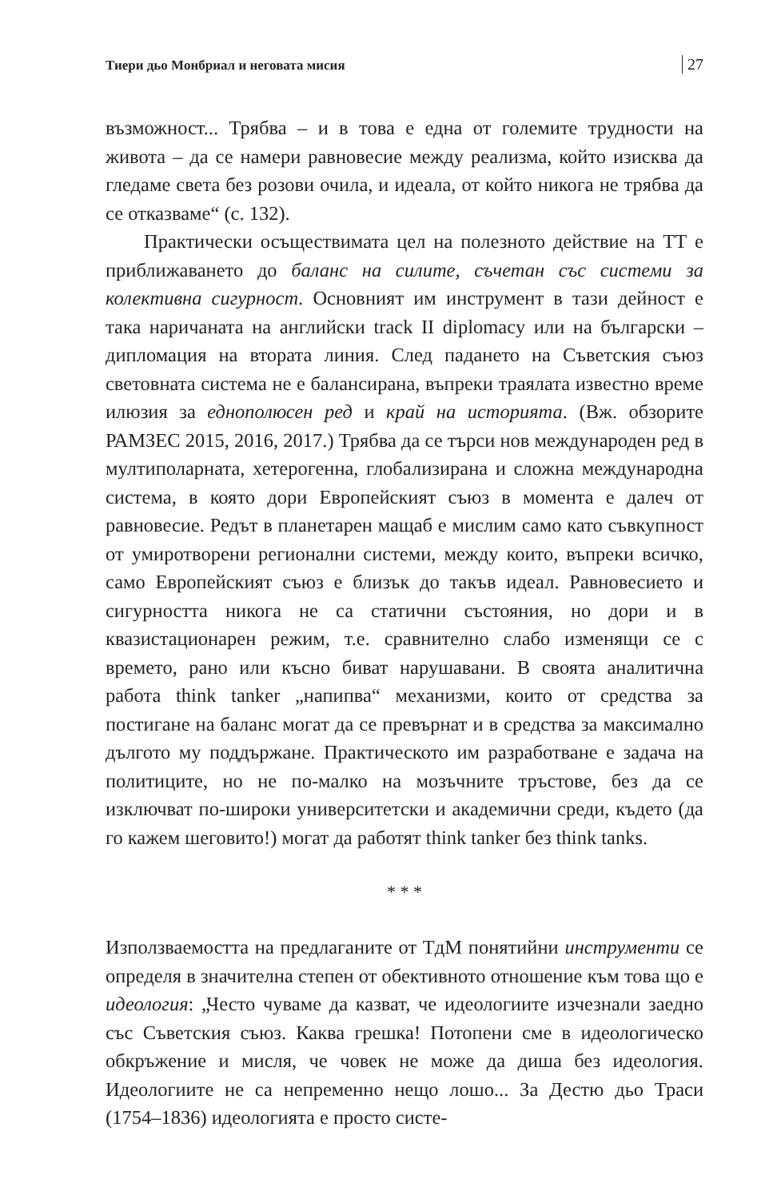Тиери дьо Монбриал и неговата мисия 27
възможност... Трябва – и в това е една от големите трудности на живота – да се намери равновесие между реализма, който изисква да гледаме света без розови очила, и идеала, от който никога не трябва да се отказваме“ (с. 132).
Практически осъществимата цел на полезното действие на ТТ е приближаването до баланс на силите, съчетан със системи за колективна сигурност. Основният им инструмент в тази дейност е така наричаната на английски track II diplomacy или на български – дипломация на втората линия. След падането на Съветския съюз световната система не е балансирана, въпреки траялата известно време илюзия за еднополюсен ред и край на историята. (Вж. обзорите РАМЗЕС 2015, 2016, 2017.) Трябва да се търси нов международен ред в мултиполарната, хетерогенна, глобализирана и сложна международна система, в която дори Европейският съюз в момента е далеч от равновесие. Редът в планетарен мащаб е мислим само като съвкупност от умиротворени регионални системи, между които, въпреки всичко, само Европейският съюз е близък до такъв идеал. Равновесието и сигурността никога не са статични състояния, но дори и в квазистационарен режим, т.е. сравнително слабо изменящи се с времето, рано или късно биват нарушавани. В своята аналитична работа think tanker „напипва“ механизми, които от средства за постигане на баланс могат да се превърнат и в средства за максимално дългото му поддържане. Практическото им разработване е задача на политиците, но не по-малко на мозъчните тръстове, без да се изключват по-широки университетски и академични среди, където (да го кажем шеговито!) могат да работят think tanker без think tanks.
* * *
Използваемостта на предлаганите от ТдМ понятийни инструменти се определя в значителна степен от обективното отношение към това що е идеология: „Често чуваме да казват, че идеологиите изчезнали заедно със Съветския съюз. Каква грешка! Потопени сме в идеологическо обкръжение и мисля, че човек не може да диша без идеология. Идеологиите не са непременно нещо лошо... За Дестю дьо Траси (1754–1836) идеологията е просто систе-